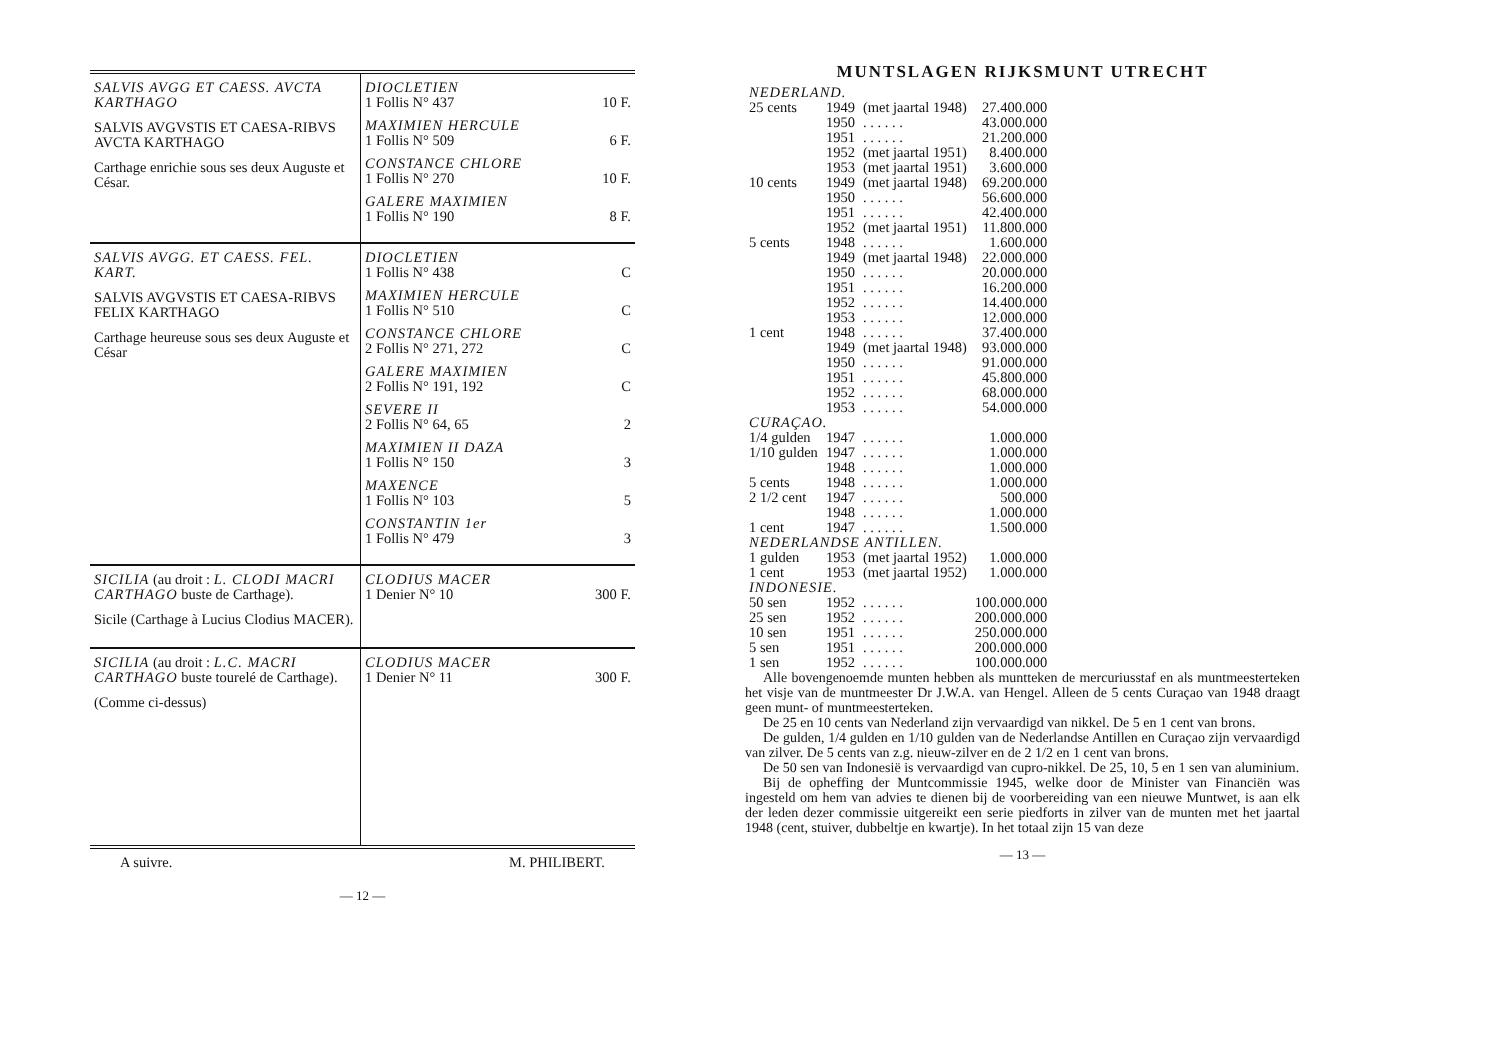| SALVIS AVGG ET CAESS. AVCTA KARTHAGO SALVIS AVGVSTIS ET CAESA-RIBVS AVCTA KARTHAGO Carthage enrichie sous ses deux Auguste et César. | DIOCLETIEN 1 Follis N° 437 10 F. MAXIMIEN HERCULE 1 Follis N° 509 6 F. CONSTANCE CHLORE 1 Follis N° 270 10 F. GALERE MAXIMIEN 1 Follis N° 190 8 F. |
| SALVIS AVGG. ET CAESS. FEL. KART. SALVIS AVGVSTIS ET CAESA-RIBVS FELIX KARTHAGO Carthage heureuse sous ses deux Auguste et César | DIOCLETIEN 1 Follis N° 438 C MAXIMIEN HERCULE 1 Follis N° 510 C CONSTANCE CHLORE 2 Follis N° 271, 272 C GALERE MAXIMIEN 2 Follis N° 191, 192 C SEVERE II 2 Follis N° 64, 65 2 MAXIMIEN II DAZA 1 Follis N° 150 3 MAXENCE 1 Follis N° 103 5 CONSTANTIN 1er 1 Follis N° 479 3 |
| SICILIA (au droit : L. CLODI MACRI CARTHAGO buste de Carthage). Sicile (Carthage à Lucius Clodius MACER). | CLODIUS MACER 1 Denier N° 10 300 F. |
| SICILIA (au droit : L.C. MACRI CARTHAGO buste tourelé de Carthage). (Comme ci-dessus) | CLODIUS MACER 1 Denier N° 11 300 F. |
A suivre. M. PHILIBERT.
— 12 —
MUNTSLAGEN RIJKSMUNT UTRECHT
| NEDERLAND. | | | |
| 25 cents | 1949 | (met jaartal 1948) | 27.400.000 |
| | 1950 | . . . . . . | 43.000.000 |
| | 1951 | . . . . . . | 21.200.000 |
| | 1952 | (met jaartal 1951) | 8.400.000 |
| | 1953 | (met jaartal 1951) | 3.600.000 |
| 10 cents | 1949 | (met jaartal 1948) | 69.200.000 |
| | 1950 | . . . . . . | 56.600.000 |
| | 1951 | . . . . . . | 42.400.000 |
| | 1952 | (met jaartal 1951) | 11.800.000 |
| 5 cents | 1948 | . . . . . . | 1.600.000 |
| | 1949 | (met jaartal 1948) | 22.000.000 |
| | 1950 | . . . . . . | 20.000.000 |
| | 1951 | . . . . . . | 16.200.000 |
| | 1952 | . . . . . . | 14.400.000 |
| | 1953 | . . . . . . | 12.000.000 |
| 1 cent | 1948 | . . . . . . | 37.400.000 |
| | 1949 | (met jaartal 1948) | 93.000.000 |
| | 1950 | . . . . . . | 91.000.000 |
| | 1951 | . . . . . . | 45.800.000 |
| | 1952 | . . . . . . | 68.000.000 |
| | 1953 | . . . . . . | 54.000.000 |
| CURAÇAO. | | | |
| 1/4 gulden | 1947 | . . . . . . | 1.000.000 |
| 1/10 gulden | 1947 | . . . . . . | 1.000.000 |
| | 1948 | . . . . . . | 1.000.000 |
| 5 cents | 1948 | . . . . . . | 1.000.000 |
| 2 1/2 cent | 1947 | . . . . . . | 500.000 |
| | 1948 | . . . . . . | 1.000.000 |
| 1 cent | 1947 | . . . . . . | 1.500.000 |
| NEDERLANDSE ANTILLEN. | | | |
| 1 gulden | 1953 | (met jaartal 1952) | 1.000.000 |
| 1 cent | 1953 | (met jaartal 1952) | 1.000.000 |
| INDONESIE. | | | |
| 50 sen | 1952 | . . . . . . | 100.000.000 |
| 25 sen | 1952 | . . . . . . | 200.000.000 |
| 10 sen | 1951 | . . . . . . | 250.000.000 |
| 5 sen | 1951 | . . . . . . | 200.000.000 |
| 1 sen | 1952 | . . . . . . | 100.000.000 |
Alle bovengenoemde munten hebben als muntteken de mercuriusstaf en als muntmeesterteken het visje van de muntmeester Dr J.W.A. van Hengel. Alleen de 5 cents Curaçao van 1948 draagt geen munt- of muntmeesterteken.
De 25 en 10 cents van Nederland zijn vervaardigd van nikkel. De 5 en 1 cent van brons.
De gulden, 1/4 gulden en 1/10 gulden van de Nederlandse Antillen en Curaçao zijn vervaardigd van zilver. De 5 cents van z.g. nieuw-zilver en de 2 1/2 en 1 cent van brons.
De 50 sen van Indonesië is vervaardigd van cupro-nikkel. De 25, 10, 5 en 1 sen van aluminium.
Bij de opheffing der Muntcommissie 1945, welke door de Minister van Financiën was ingesteld om hem van advies te dienen bij de voorbereiding van een nieuwe Muntwet, is aan elk der leden dezer commissie uitgereikt een serie piedforts in zilver van de munten met het jaartal 1948 (cent, stuiver, dubbeltje en kwartje). In het totaal zijn 15 van deze
— 13 —